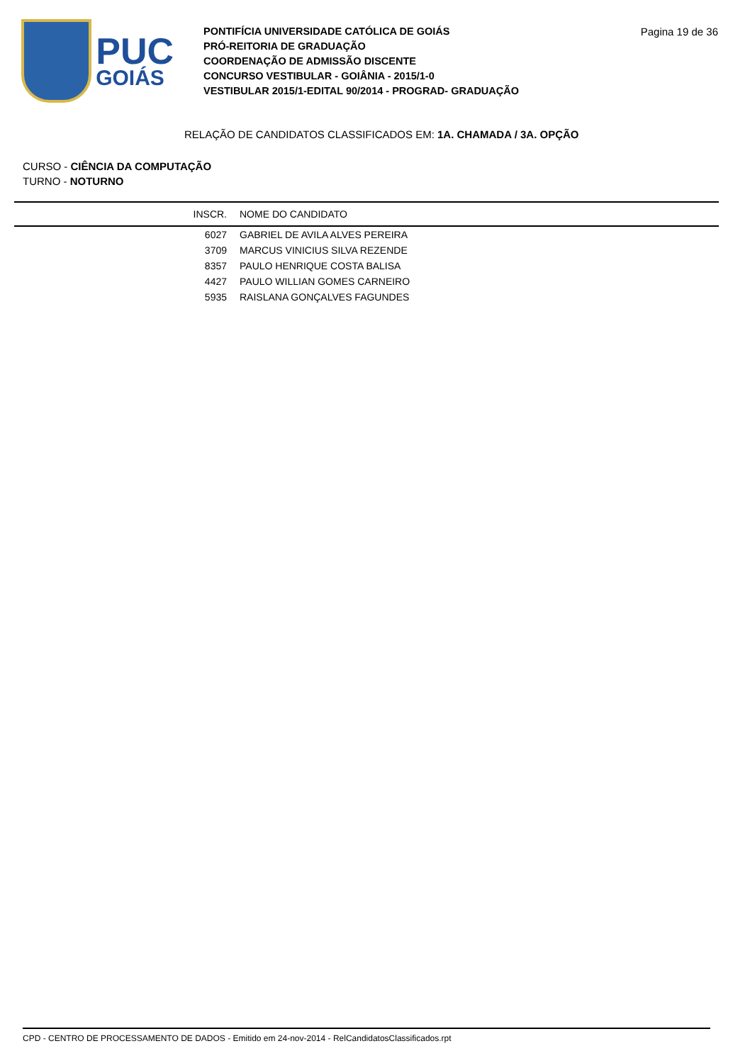PUC
GOIÁS
PONTIFÍCIA UNIVERSIDADE CATÓLICA DE GOIÁS
PRÓ-REITORIA DE GRADUAÇÃO
COORDENAÇÃO DE ADMISSÃO DISCENTE
CONCURSO VESTIBULAR - GOIÂNIA - 2015/1-0
VESTIBULAR 2015/1-EDITAL 90/2014 - PROGRAD- GRADUAÇÃO
Pagina 19 de 36
RELAÇÃO DE CANDIDATOS CLASSIFICADOS EM: 1A. CHAMADA / 3A. OPÇÃO
CURSO - CIÊNCIA DA COMPUTAÇÃO
TURNO - NOTURNO
| INSCR. | NOME DO CANDIDATO |
| --- | --- |
| 6027 | GABRIEL DE AVILA ALVES PEREIRA |
| 3709 | MARCUS VINICIUS SILVA REZENDE |
| 8357 | PAULO HENRIQUE COSTA BALISA |
| 4427 | PAULO WILLIAN GOMES CARNEIRO |
| 5935 | RAISLANA GONÇALVES FAGUNDES |
CPD - CENTRO DE PROCESSAMENTO DE DADOS - Emitido em 24-nov-2014 - RelCandidatosClassificados.rpt